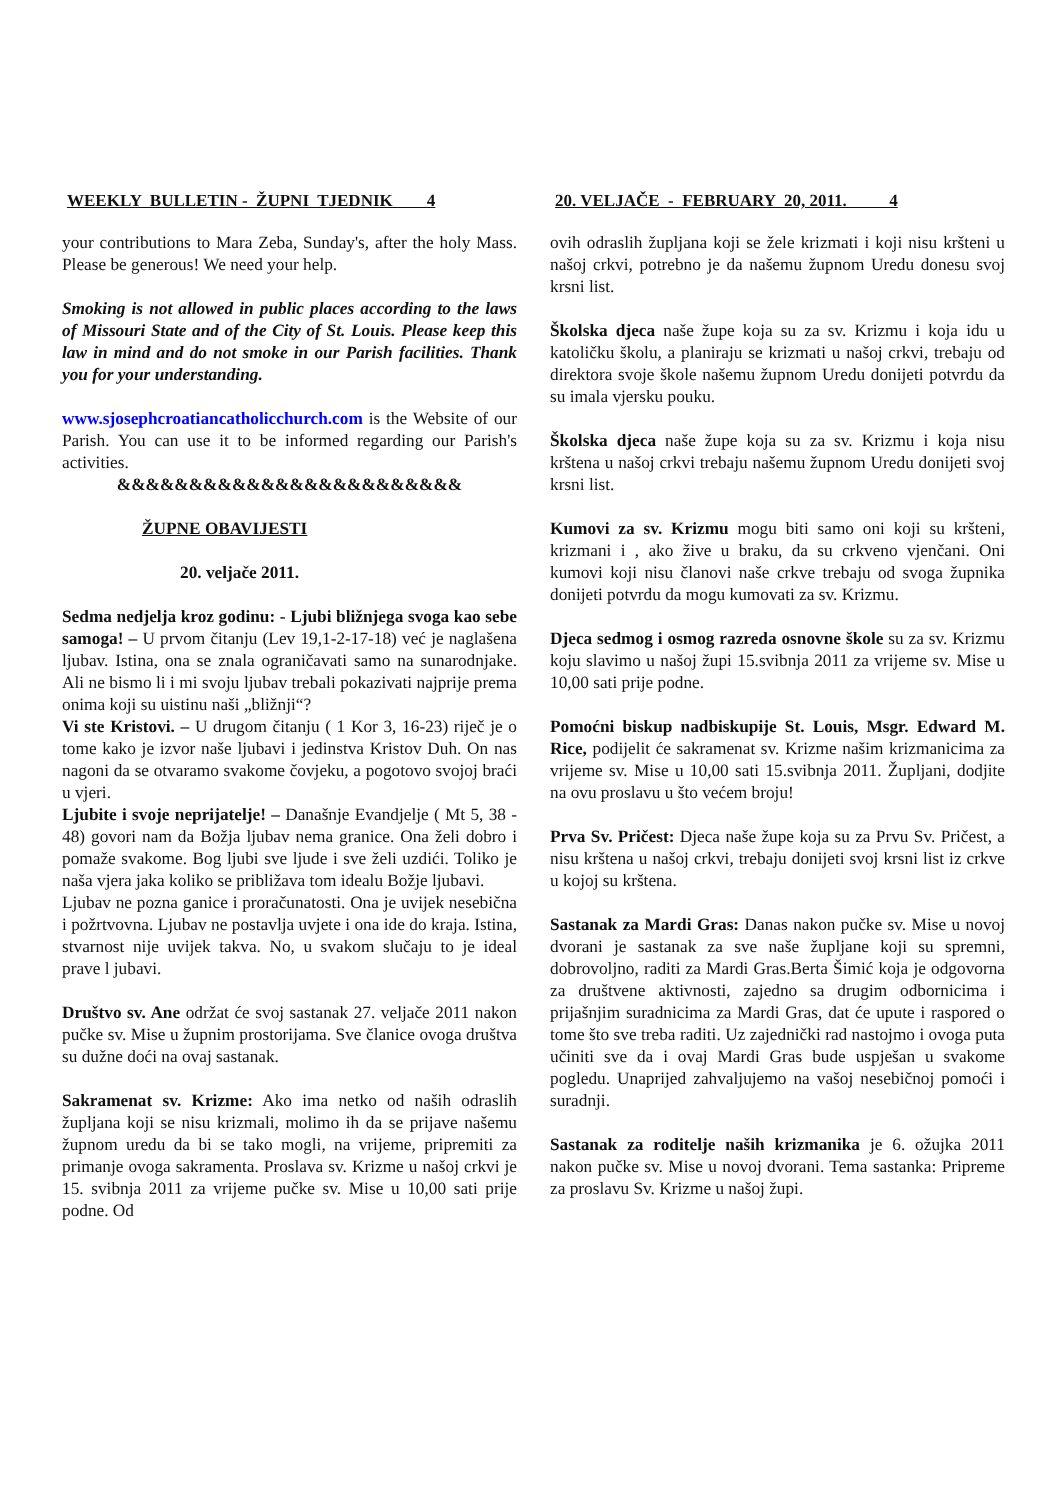WEEKLY BULLETIN - ŽUPNI TJEDNIK 4
your contributions to Mara Zeba, Sunday's, after the holy Mass. Please be generous! We need your help.
Smoking is not allowed in public places according to the laws of Missouri State and of the City of St. Louis. Please keep this law in mind and do not smoke in our Parish facilities. Thank you for your understanding.
www.sjosephcroatiancatholicchurch.com is the Website of our Parish. You can use it to be informed regarding our Parish's activities.
&&&&&&&&&&&&&&&&&&&&&&&&
ŽUPNE OBAVIJESTI
20. veljače 2011.
Sedma nedjelja kroz godinu: - Ljubi bližnjega svoga kao sebe samoga! – U prvom čitanju (Lev 19,1-2-17-18) već je naglašena ljubav. Istina, ona se znala ograničavati samo na sunarodnjake. Ali ne bismo li i mi svoju ljubav trebali pokazivati najprije prema onima koji su uistinu naši „bližnji“?
Vi ste Kristovi. – U drugom čitanju ( 1 Kor 3, 16-23) riječ je o tome kako je izvor naše ljubavi i jedinstva Kristov Duh. On nas nagoni da se otvaramo svakome čovjeku, a pogotovo svojoj braći u vjeri.
Ljubite i svoje neprijatelje! – Današnje Evandjelje ( Mt 5, 38 - 48) govori nam da Božja ljubav nema granice. Ona želi dobro i pomaže svakome. Bog ljubi sve ljude i sve želi uzdići. Toliko je naša vjera jaka koliko se približava tom idealu Božje ljubavi.
Ljubav ne pozna ganice i proračunatosti. Ona je uvijek nesebična i požrtvovna. Ljubav ne postavlja uvjete i ona ide do kraja. Istina, stvarnost nije uvijek takva. No, u svakom slučaju to je ideal prave l jubavi.
Društvo sv. Ane održat će svoj sastanak 27. veljače 2011 nakon pučke sv. Mise u župnim prostorijama. Sve članice ovoga društva su dužne doći na ovaj sastanak.
Sakramenat sv. Krizme: Ako ima netko od naših odraslih župljana koji se nisu krizmali, molimo ih da se prijave našemu župnom uredu da bi se tako mogli, na vrijeme, pripremiti za primanje ovoga sakramenta. Proslava sv. Krizme u našoj crkvi je 15. svibnja 2011 za vrijeme pučke sv. Mise u 10,00 sati prije podne. Od
20. VELJAČE - FEBRUARY 20, 2011. 4
ovih odraslih župljana koji se žele krizmati i koji nisu kršteni u našoj crkvi, potrebno je da našemu župnom Uredu donesu svoj krsni list.
Školska djeca naše župe koja su za sv. Krizmu i koja idu u katoličku školu, a planiraju se krizmati u našoj crkvi, trebaju od direktora svoje škole našemu župnom Uredu donijeti potvrdu da su imala vjersku pouku.
Školska djeca naše župe koja su za sv. Krizmu i koja nisu krštena u našoj crkvi trebaju našemu župnom Uredu donijeti svoj krsni list.
Kumovi za sv. Krizmu mogu biti samo oni koji su kršteni, krizmani i , ako žive u braku, da su crkveno vjenčani. Oni kumovi koji nisu članovi naše crkve trebaju od svoga župnika donijeti potvrdu da mogu kumovati za sv. Krizmu.
Djeca sedmog i osmog razreda osnovne škole su za sv. Krizmu koju slavimo u našoj župi 15.svibnja 2011 za vrijeme sv. Mise u 10,00 sati prije podne.
Pomoćni biskup nadbiskupije St. Louis, Msgr. Edward M. Rice, podijelit će sakramenat sv. Krizme našim krizmanicima za vrijeme sv. Mise u 10,00 sati 15.svibnja 2011. Župljani, dodjite na ovu proslavu u što većem broju!
Prva Sv. Pričest: Djeca naše župe koja su za Prvu Sv. Pričest, a nisu krštena u našoj crkvi, trebaju donijeti svoj krsni list iz crkve u kojoj su krštena.
Sastanak za Mardi Gras: Danas nakon pučke sv. Mise u novoj dvorani je sastanak za sve naše župljane koji su spremni, dobrovoljno, raditi za Mardi Gras.Berta Šimić koja je odgovorna za društvene aktivnosti, zajedno sa drugim odbornicima i prijašnjim suradnicima za Mardi Gras, dat će upute i raspored o tome što sve treba raditi. Uz zajednički rad nastojmo i ovoga puta učiniti sve da i ovaj Mardi Gras bude uspješan u svakome pogledu. Unaprijed zahvaljujemo na vašoj nesebičnoj pomoći i suradnji.
Sastanak za roditelje naših krizmanika je 6. ožujka 2011 nakon pučke sv. Mise u novoj dvorani. Tema sastanka: Pripreme za proslavu Sv. Krizme u našoj župi.